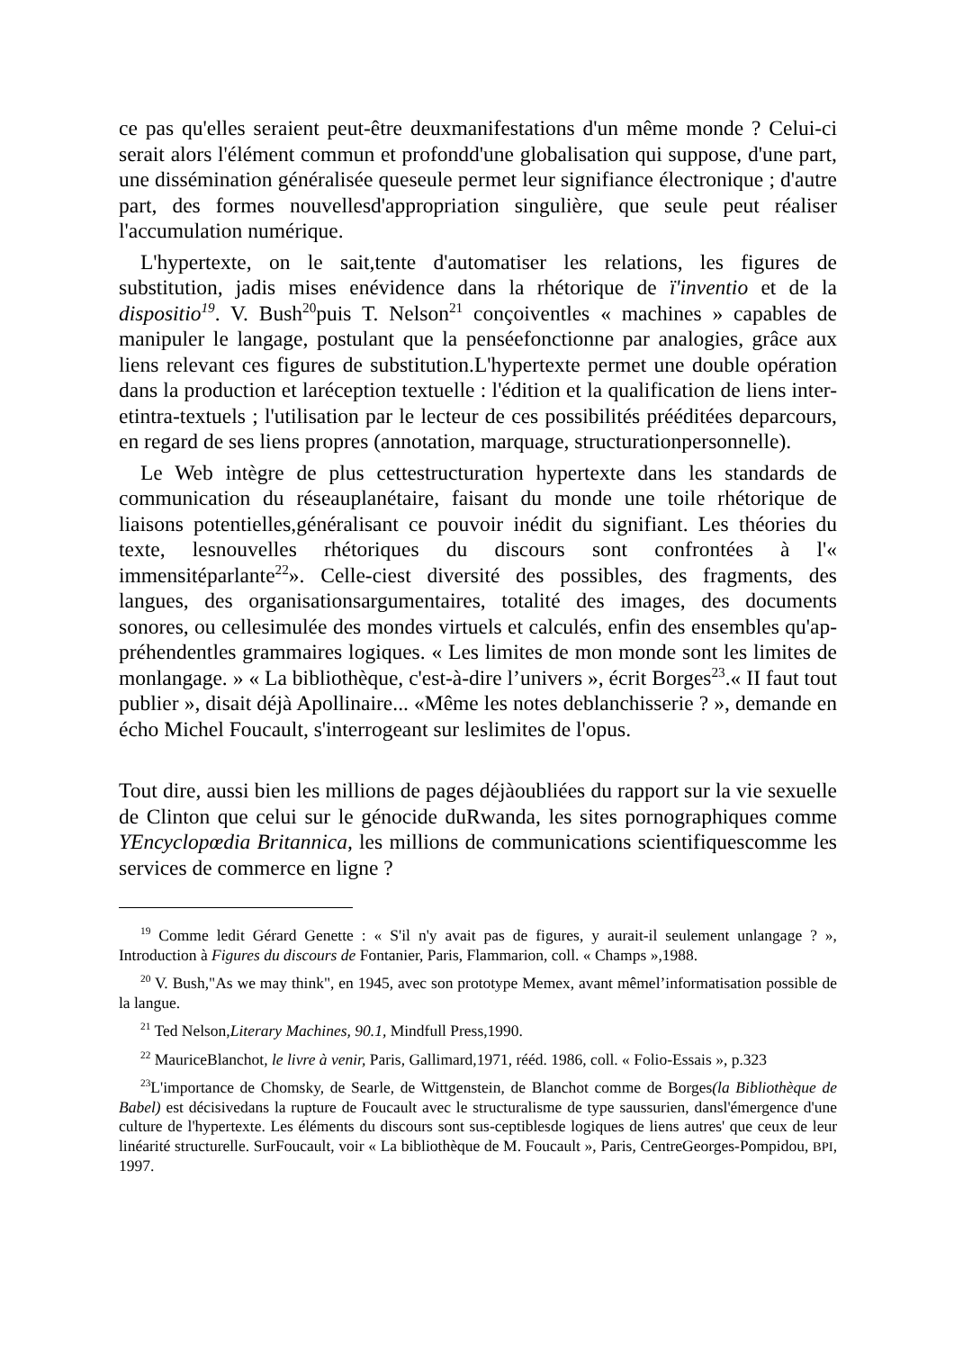ce pas qu'elles seraient peut-être deuxmanifestations d'un même monde ? Celui-ci serait alors l'élément commun et profondd'une globalisation qui suppose, d'une part, une dissémination généralisée queseule permet leur signifiance électronique ; d'autre part, des formes nouvellesd'appropriation singulière, que seule peut réaliser l'accumulation numérique.
L'hypertexte, on le sait,tente d'automatiser les relations, les figures de substitution, jadis mises enévidence dans la rhétorique de ï'inventio et de la dispositio<sup>19</sup>. V. Bush<sup>20</sup>puis T. Nelson<sup>21</sup> conçoiventles « machines » capables de manipuler le langage, postulant que la penséefonctionne par analogies, grâce aux liens relevant ces figures de substitution.L'hypertexte permet une double opération dans la production et laréception textuelle : l'édition et la qualification de liens inter- etintra-textuels ; l'utilisation par le lecteur de ces possibilités prééditées deparcours, en regard de ses liens propres (annotation, marquage, structurationpersonnelle).
Le Web intègre de plus cettestructuration hypertexte dans les standards de communication du réseauplanétaire, faisant du monde une toile rhétorique de liaisons potentielles,généralisant ce pouvoir inédit du signifiant. Les théories du texte, lesnouvelles rhétoriques du discours sont confrontées à l'« immensitéparlante<sup>22</sup>». Celle-ciest diversité des possibles, des fragments, des langues, des organisationsargumentaires, totalité des images, des documents sonores, ou cellesimulée des mondes virtuels et calculés, enfin des ensembles qu'ap-préhendentles grammaires logiques. « Les limites de mon monde sont les limites de monlangage. » « La bibliothèque, c'est-à-dire l’univers », écrit Borges<sup>23</sup>.« II faut tout publier », disait déjà Apollinaire... «Même les notes deblanchisserie ? », demande en écho Michel Foucault, s'interrogeant sur leslimites de l'opus.
Tout dire, aussi bien les millions de pages déjàoubliées du rapport sur la vie sexuelle de Clinton que celui sur le génocide duRwanda, les sites pornographiques comme YEncyclopœdia Britannica, les millions de communications scientifiquescomme les services de commerce en ligne ?
<sup>19</sup> Comme ledit Gérard Genette : « S'il n'y avait pas de figures, y aurait-il seulement unlangage ? », Introduction à Figures du discours de Fontanier, Paris, Flammarion, coll. « Champs »,1988.
<sup>20</sup> V. Bush,"As we may think", en 1945, avec son prototype Memex, avant mêmel’informatisation possible de la langue.
<sup>21</sup> Ted Nelson,Literary Machines, 90.1, Mindfull Press,1990.
<sup>22</sup> MauriceBlanchot, le livre à venir, Paris, Gallimard,1971, rééd. 1986, coll. « Folio-Essais », p.323
<sup>23</sup> L'importance de Chomsky, de Searle, de Wittgenstein, de Blanchot comme de Borges(la Bibliothèque de Babel) est décisivedans la rupture de Foucault avec le structuralisme de type saussurien, dansl'émergence d'une culture de l'hypertexte. Les éléments du discours sont sus-ceptiblesde logiques de liens autres' que ceux de leur linéarité structurelle. SurFoucault, voir « La bibliothèque de M. Foucault », Paris, CentreGeorges-Pompidou, BPI, 1997.